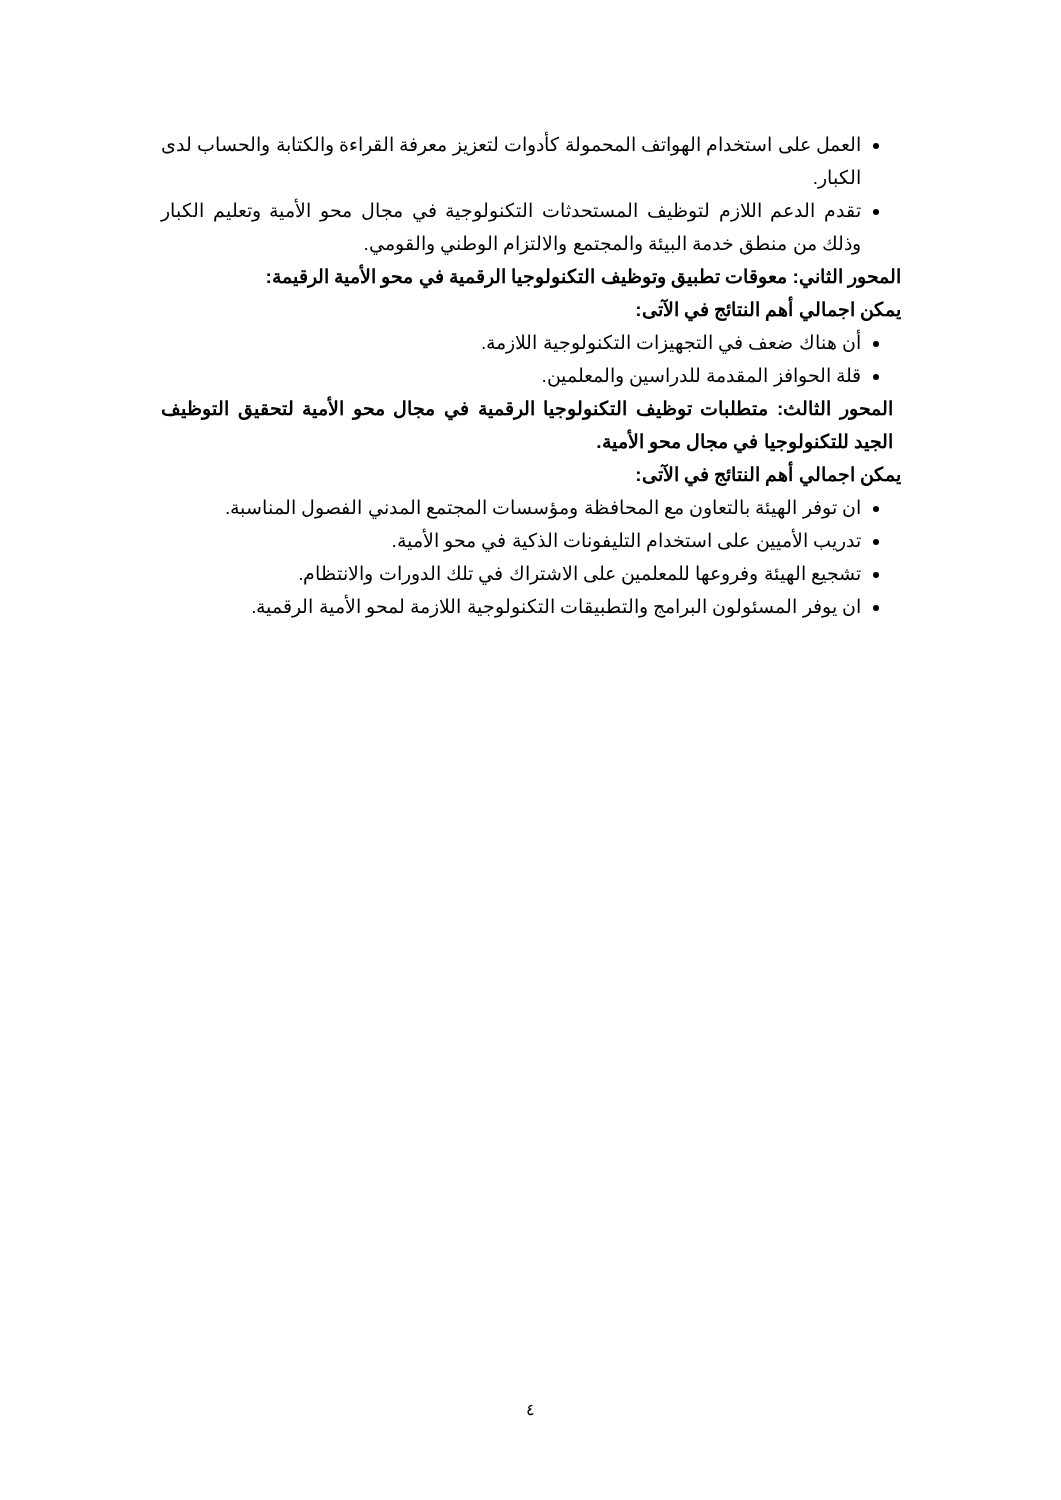العمل على استخدام الهواتف المحمولة كأدوات لتعزيز معرفة القراءة والكتابة والحساب لدى الكبار.
تقدم الدعم اللازم لتوظيف المستحدثات التكنولوجية في مجال محو الأمية وتعليم الكبار وذلك من منطق خدمة البيئة والمجتمع والالتزام الوطني والقومي.
المحور الثاني: معوقات تطبيق وتوظيف التكنولوجيا الرقمية في محو الأمية الرقيمة:
يمكن اجمالي أهم النتائج في الآتى:
أن هناك ضعف في التجهيزات التكنولوجية اللازمة.
قلة الحوافز المقدمة للدراسين والمعلمين.
المحور الثالث: متطلبات توظيف التكنولوجيا الرقمية في مجال محو الأمية لتحقيق التوظيف الجيد للتكنولوجيا في مجال محو الأمية.
يمكن اجمالي أهم النتائج في الآتى:
ان توفر الهيئة بالتعاون مع المحافظة ومؤسسات المجتمع المدني الفصول المناسبة.
تدريب الأميين على استخدام التليفونات الذكية في محو الأمية.
تشجيع الهيئة وفروعها للمعلمين على الاشتراك في تلك الدورات والانتظام.
ان يوفر المسئولون البرامج والتطبيقات التكنولوجية اللازمة لمحو الأمية الرقمية.
٤